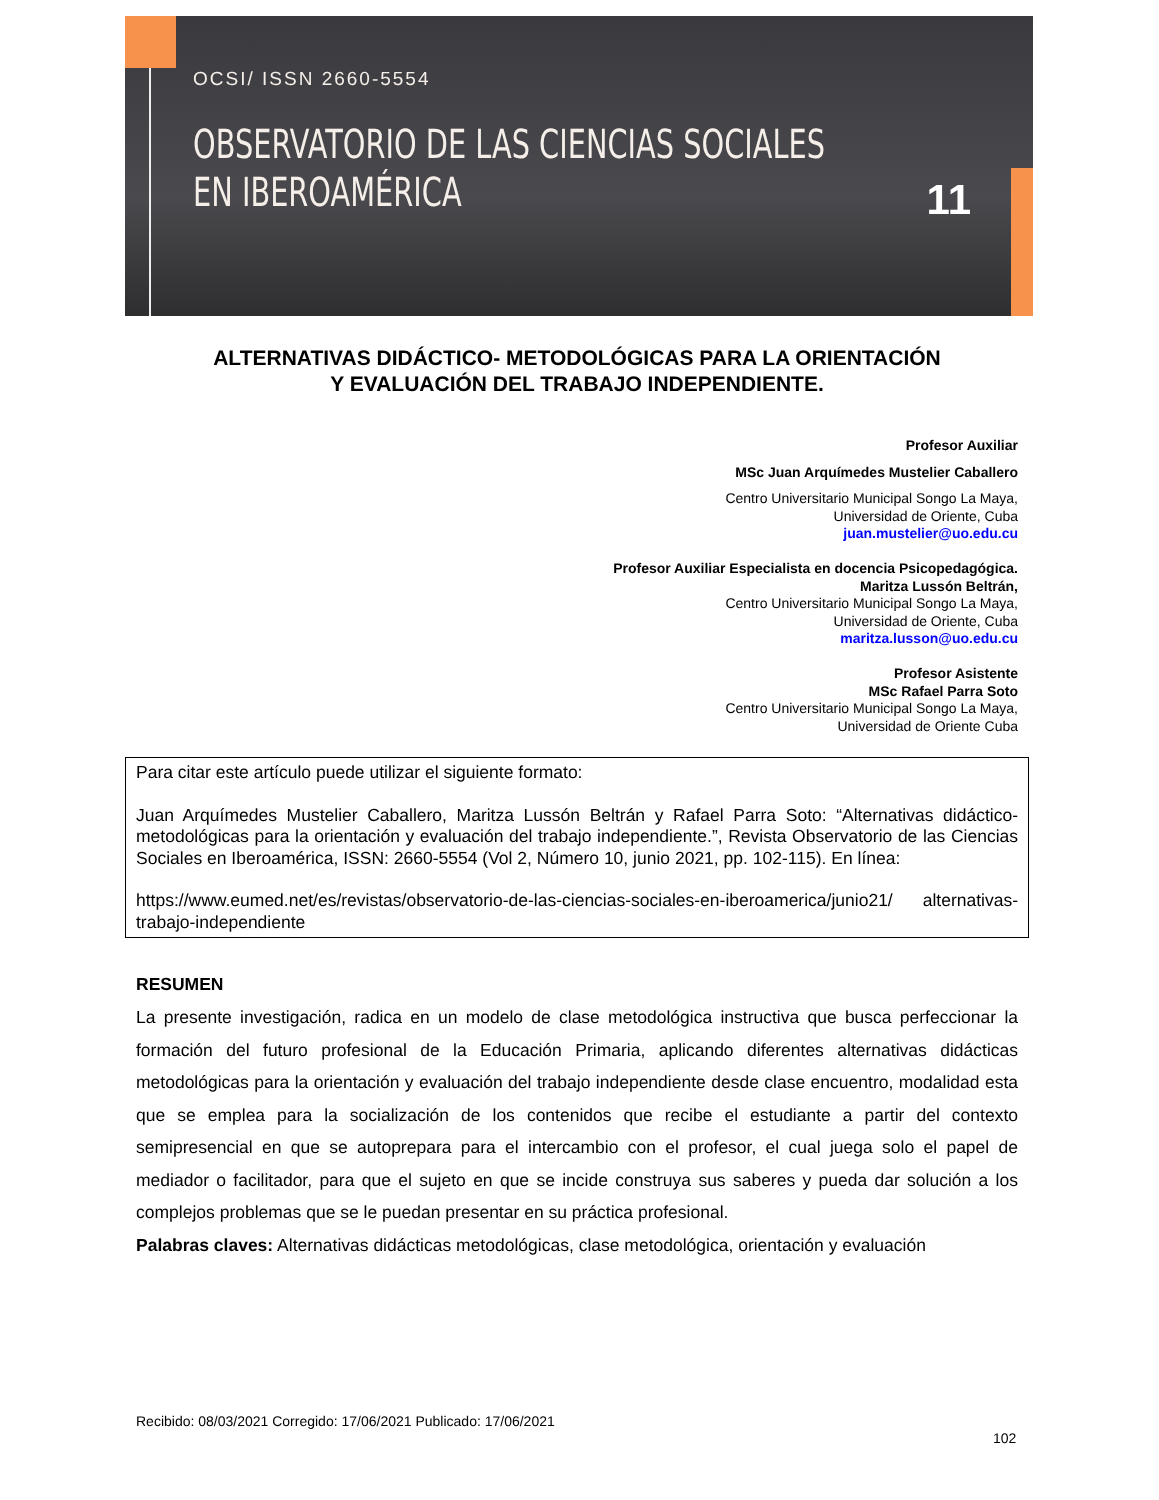OCSI/ ISSN 2660-5554
OBSERVATORIO DE LAS CIENCIAS SOCIALES
EN IBEROAMÉRICA
11
ALTERNATIVAS DIDÁCTICO- METODOLÓGICAS PARA LA ORIENTACIÓN
Y EVALUACIÓN DEL TRABAJO INDEPENDIENTE.
Profesor Auxiliar
MSc Juan Arquímedes Mustelier Caballero
Centro Universitario Municipal Songo La Maya,
Universidad de Oriente, Cuba
juan.mustelier@uo.edu.cu
Profesor Auxiliar Especialista en docencia Psicopedagógica.
Maritza Lussón Beltrán,
Centro Universitario Municipal Songo La Maya,
Universidad de Oriente, Cuba
maritza.lusson@uo.edu.cu
Profesor Asistente
MSc Rafael Parra Soto
Centro Universitario Municipal Songo La Maya,
Universidad de Oriente Cuba
Para citar este artículo puede utilizar el siguiente formato:
Juan Arquímedes Mustelier Caballero, Maritza Lussón Beltrán y Rafael Parra Soto: “Alternativas didáctico- metodológicas para la orientación y evaluación del trabajo independiente.”, Revista Observatorio de las Ciencias Sociales en Iberoamérica, ISSN: 2660-5554 (Vol 2, Número 10, junio 2021, pp. 102-115). En línea:
https://www.eumed.net/es/revistas/observatorio-de-las-ciencias-sociales-en-iberoamerica/junio21/ alternativas-trabajo-independiente
RESUMEN
La presente investigación, radica en un modelo de clase metodológica instructiva que busca perfeccionar la formación del futuro profesional de la Educación Primaria, aplicando diferentes alternativas didácticas metodológicas para la orientación y evaluación del trabajo independiente desde clase encuentro, modalidad esta que se emplea para la socialización de los contenidos que recibe el estudiante a partir del contexto semipresencial en que se autoprepara para el intercambio con el profesor, el cual juega solo el papel de mediador o facilitador, para que el sujeto en que se incide construya sus saberes y pueda dar solución a los complejos problemas que se le puedan presentar en su práctica profesional.
Palabras claves: Alternativas didácticas metodológicas, clase metodológica, orientación y evaluación
Recibido: 08/03/2021 Corregido: 17/06/2021 Publicado: 17/06/2021
102